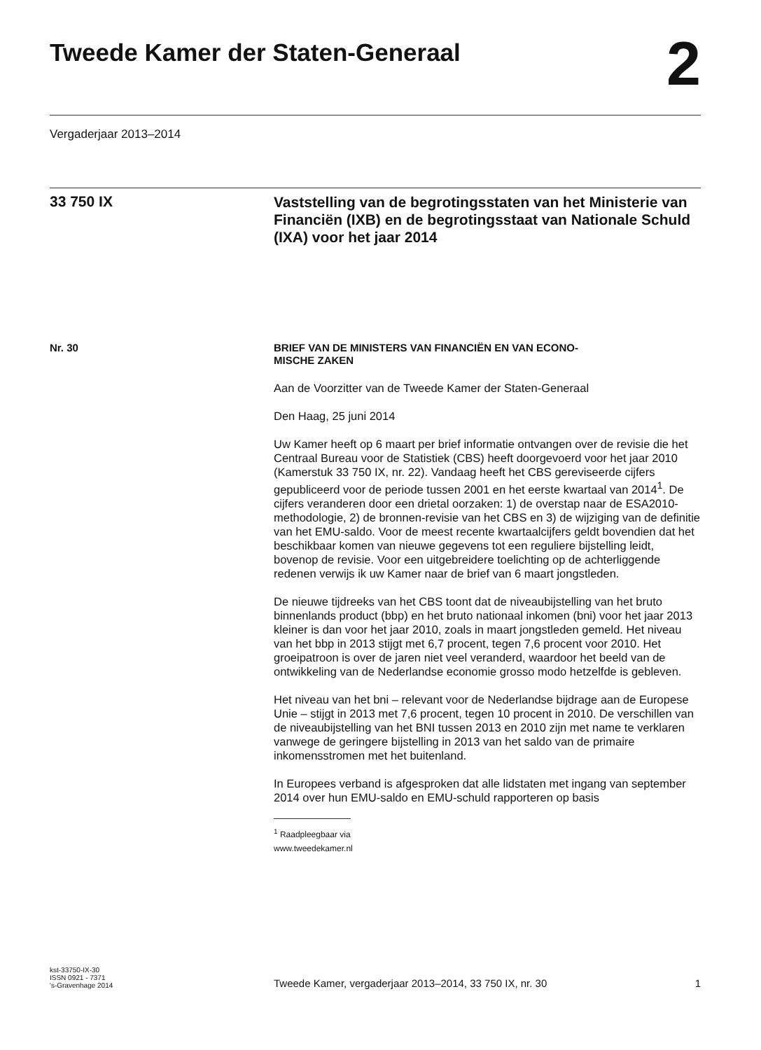Tweede Kamer der Staten-Generaal
2
Vergaderjaar 2013–2014
33 750 IX
Vaststelling van de begrotingsstaten van het Ministerie van Financiën (IXB) en de begrotingsstaat van Nationale Schuld (IXA) voor het jaar 2014
Nr. 30
BRIEF VAN DE MINISTERS VAN FINANCIËN EN VAN ECONO-
MISCHE ZAKEN
Aan de Voorzitter van de Tweede Kamer der Staten-Generaal
Den Haag, 25 juni 2014
Uw Kamer heeft op 6 maart per brief informatie ontvangen over de revisie die het Centraal Bureau voor de Statistiek (CBS) heeft doorgevoerd voor het jaar 2010 (Kamerstuk 33 750 IX, nr. 22). Vandaag heeft het CBS gereviseerde cijfers gepubliceerd voor de periode tussen 2001 en het eerste kwartaal van 2014<sup>1</sup>. De cijfers veranderen door een drietal oorzaken: 1) de overstap naar de ESA2010-methodologie, 2) de bronnen-revisie van het CBS en 3) de wijziging van de definitie van het EMU-saldo. Voor de meest recente kwartaalcijfers geldt bovendien dat het beschikbaar komen van nieuwe gegevens tot een reguliere bijstelling leidt, bovenop de revisie. Voor een uitgebreidere toelichting op de achterliggende redenen verwijs ik uw Kamer naar de brief van 6 maart jongstleden.
De nieuwe tijdreeks van het CBS toont dat de niveaubijstelling van het bruto binnenlands product (bbp) en het bruto nationaal inkomen (bni) voor het jaar 2013 kleiner is dan voor het jaar 2010, zoals in maart jongstleden gemeld. Het niveau van het bbp in 2013 stijgt met 6,7 procent, tegen 7,6 procent voor 2010. Het groeipatroon is over de jaren niet veel veranderd, waardoor het beeld van de ontwikkeling van de Nederlandse economie grosso modo hetzelfde is gebleven.
Het niveau van het bni – relevant voor de Nederlandse bijdrage aan de Europese Unie – stijgt in 2013 met 7,6 procent, tegen 10 procent in 2010. De verschillen van de niveaubijstelling van het BNI tussen 2013 en 2010 zijn met name te verklaren vanwege de geringere bijstelling in 2013 van het saldo van de primaire inkomensstromen met het buitenland.
In Europees verband is afgesproken dat alle lidstaten met ingang van september 2014 over hun EMU-saldo en EMU-schuld rapporteren op basis
<sup>1</sup> Raadpleegbaar via www.tweedekamer.nl
kst-33750-IX-30
ISSN 0921 - 7371
's-Gravenhage 2014
Tweede Kamer, vergaderjaar 2013–2014, 33 750 IX, nr. 30
1